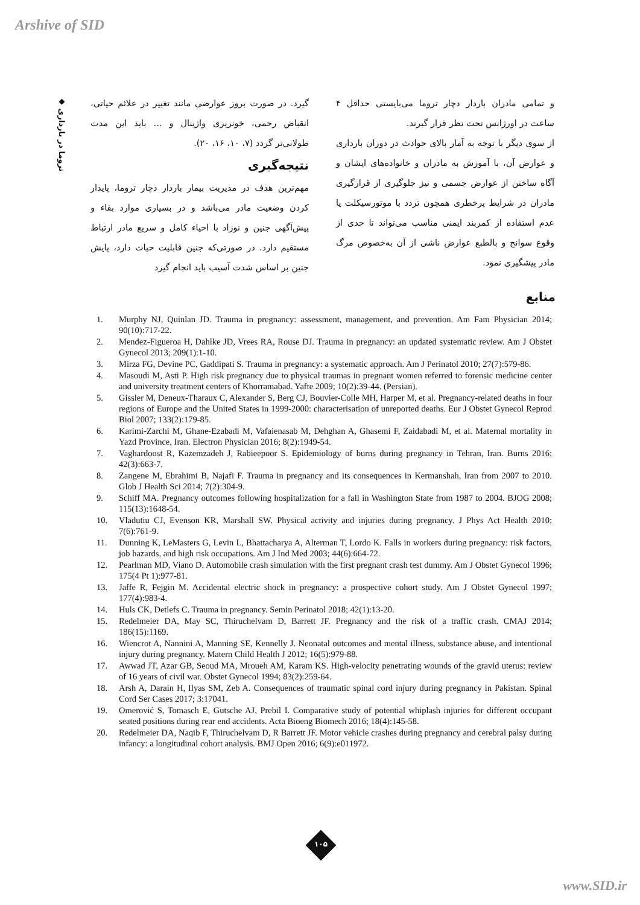Arshive of SID
◆ تروما در بارداری
گیرد. در صورت بروز عوارضی مانند تغییر در علائم حیاتی، انقباض رحمی، خونریزی واژینال و ... باید این مدت طولانی‌تر گردد (۷، ۱۰، ۱۶، ۲۰).
نتیجه‌گیری
مهم‌ترین هدف در مدیریت بیمار باردار دچار تروما، پایدار کردن وضعیت مادر می‌باشد و در بسیاری موارد بقاء و پیش‌آگهی جنین و نوزاد با احیاء کامل و سریع مادر ارتباط مستقیم دارد. در صورتی‌که جنین قابلیت حیات دارد، پایش جنین بر اساس شدت آسیب باید انجام گیرد
و تمامی مادران باردار دچار تروما می‌بایستی حداقل ۴ ساعت در اورژانس تحت نظر قرار گیرند.
از سوی دیگر با توجه به آمار بالای حوادث در دوران بارداری و عوارض آن، با آموزش به مادران و خانواده‌های ایشان و آگاه ساختن از عوارض جسمی و نیز جلوگیری از قرارگیری مادران در شرایط پرخطری همچون تردد با موتورسیکلت یا عدم استفاده از کمربند ایمنی مناسب می‌تواند تا حدی از وقوع سوانح و بالطبع عوارض ناشی از آن به‌خصوص مرگ مادر پیشگیری نمود.
منابع
1. Murphy NJ, Quinlan JD. Trauma in pregnancy: assessment, management, and prevention. Am Fam Physician 2014; 90(10):717-22.
2. Mendez-Figueroa H, Dahlke JD, Vrees RA, Rouse DJ. Trauma in pregnancy: an updated systematic review. Am J Obstet Gynecol 2013; 209(1):1-10.
3. Mirza FG, Devine PC, Gaddipati S. Trauma in pregnancy: a systematic approach. Am J Perinatol 2010; 27(7):579-86.
4. Masoudi M, Asti P. High risk pregnancy due to physical traumas in pregnant women referred to forensic medicine center and university treatment centers of Khorramabad. Yafte 2009; 10(2):39-44. (Persian).
5. Gissler M, Deneux-Tharaux C, Alexander S, Berg CJ, Bouvier-Colle MH, Harper M, et al. Pregnancy-related deaths in four regions of Europe and the United States in 1999-2000: characterisation of unreported deaths. Eur J Obstet Gynecol Reprod Biol 2007; 133(2):179-85.
6. Karimi-Zarchi M, Ghane-Ezabadi M, Vafaienasab M, Dehghan A, Ghasemi F, Zaidabadi M, et al. Maternal mortality in Yazd Province, Iran. Electron Physician 2016; 8(2):1949-54.
7. Vaghardoost R, Kazemzadeh J, Rabieepoor S. Epidemiology of burns during pregnancy in Tehran, Iran. Burns 2016; 42(3):663-7.
8. Zangene M, Ebrahimi B, Najafi F. Trauma in pregnancy and its consequences in Kermanshah, Iran from 2007 to 2010. Glob J Health Sci 2014; 7(2):304-9.
9. Schiff MA. Pregnancy outcomes following hospitalization for a fall in Washington State from 1987 to 2004. BJOG 2008; 115(13):1648-54.
10. Vladutiu CJ, Evenson KR, Marshall SW. Physical activity and injuries during pregnancy. J Phys Act Health 2010; 7(6):761-9.
11. Dunning K, LeMasters G, Levin L, Bhattacharya A, Alterman T, Lordo K. Falls in workers during pregnancy: risk factors, job hazards, and high risk occupations. Am J Ind Med 2003; 44(6):664-72.
12. Pearlman MD, Viano D. Automobile crash simulation with the first pregnant crash test dummy. Am J Obstet Gynecol 1996; 175(4 Pt 1):977-81.
13. Jaffe R, Fejgin M. Accidental electric shock in pregnancy: a prospective cohort study. Am J Obstet Gynecol 1997; 177(4):983-4.
14. Huls CK, Detlefs C. Trauma in pregnancy. Semin Perinatol 2018; 42(1):13-20.
15. Redelmeier DA, May SC, Thiruchelvam D, Barrett JF. Pregnancy and the risk of a traffic crash. CMAJ 2014; 186(15):1169.
16. Wiencrot A, Nannini A, Manning SE, Kennelly J. Neonatal outcomes and mental illness, substance abuse, and intentional injury during pregnancy. Matern Child Health J 2012; 16(5):979-88.
17. Awwad JT, Azar GB, Seoud MA, Mroueh AM, Karam KS. High-velocity penetrating wounds of the gravid uterus: review of 16 years of civil war. Obstet Gynecol 1994; 83(2):259-64.
18. Arsh A, Darain H, Ilyas SM, Zeb A. Consequences of traumatic spinal cord injury during pregnancy in Pakistan. Spinal Cord Ser Cases 2017; 3:17041.
19. Omerović S, Tomasch E, Gutsche AJ, Prebil I. Comparative study of potential whiplash injuries for different occupant seated positions during rear end accidents. Acta Bioeng Biomech 2016; 18(4):145-58.
20. Redelmeier DA, Naqib F, Thiruchelvam D, R Barrett JF. Motor vehicle crashes during pregnancy and cerebral palsy during infancy: a longitudinal cohort analysis. BMJ Open 2016; 6(9):e011972.
۱۰۵
www.SID.ir